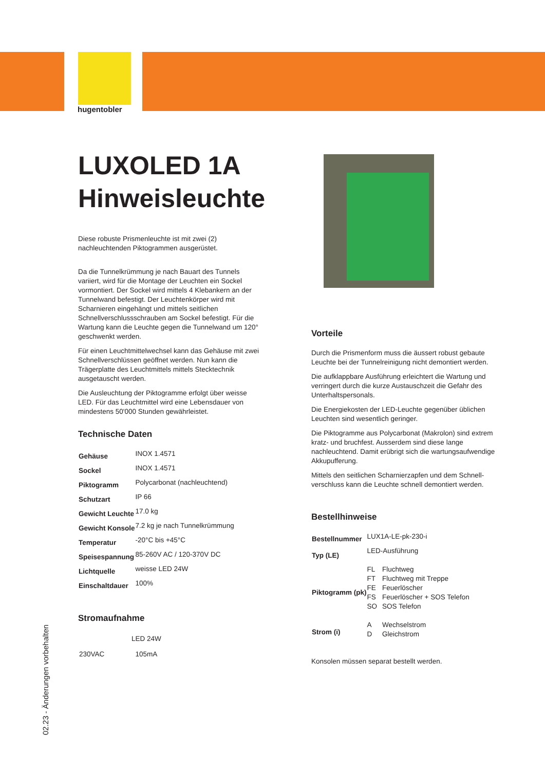hugentobler
02.23 - Änderungen vorbehalten
LUXOLED 1A
Hinweisleuchte
Diese robuste Prismenleuchte ist mit zwei (2) nachleuchtenden Piktogrammen ausgerüstet.
Da die Tunnelkrümmung je nach Bauart des Tunnels variiert, wird für die Montage der Leuchten ein Sockel vormontiert. Der Sockel wird mittels 4 Klebankern an der Tunnelwand befestigt. Der Leuchtenkörper wird mit Scharnieren eingehängt und mittels seitlichen Schnellverschlussschrauben am Sockel befestigt. Für die Wartung kann die Leuchte gegen die Tunnelwand um 120° geschwenkt werden.
Für einen Leuchtmittelwechsel kann das Gehäuse mit zwei Schnellverschlüssen geöffnet werden. Nun kann die Trägerplatte des Leuchtmittels mittels Stecktechnik ausgetauscht werden.
Die Ausleuchtung der Piktogramme erfolgt über weisse LED. Für das Leuchtmittel wird eine Lebensdauer von mindestens 50'000 Stunden gewährleistet.
Technische Daten
| Gehäuse | INOX 1.4571 |
| Sockel | INOX 1.4571 |
| Piktogramm | Polycarbonat (nachleuchtend) |
| Schutzart | IP 66 |
| Gewicht Leuchte | 17.0 kg |
| Gewicht Konsole | 7.2 kg je nach Tunnelkrümmung |
| Temperatur | -20°C bis +45°C |
| Speisespannung | 85-260V AC / 120-370V DC |
| Lichtquelle | weisse LED 24W |
| Einschaltdauer | 100% |
Stromaufnahme
| | LED 24W |
| 230VAC | 105mA |
Vorteile
Durch die Prismenform muss die äussert robust gebaute Leuchte bei der Tunnelreinigung nicht demontiert werden.
Die aufklappbare Ausführung erleichtert die Wartung und verringert durch die kurze Austauschzeit die Gefahr des Unterhaltspersonals.
Die Energiekosten der LED-Leuchte gegenüber üblichen Leuchten sind wesentlich geringer.
Die Piktogramme aus Polycarbonat (Makrolon) sind extrem kratz- und bruchfest. Ausserdem sind diese lange nachleuchtend. Damit erübrigt sich die wartungsaufwendige Akkupufferung.
Mittels den seitlichen Scharnierzapfen und dem Schnell-verschluss kann die Leuchte schnell demontiert werden.
Bestellhinweise
| Bestellnummer | LUX1A-LE-pk-230-i | |
| Typ (LE) | LED-Ausführung | |
| Piktogramm (pk) | FL | Fluchtweg |
| | FT | Fluchtweg mit Treppe |
| | FE | Feuerlöscher |
| | FS | Feuerlöscher + SOS Telefon |
| | SO | SOS Telefon |
| Strom (i) | A | Wechselstrom |
| | D | Gleichstrom |
Konsolen müssen separat bestellt werden.